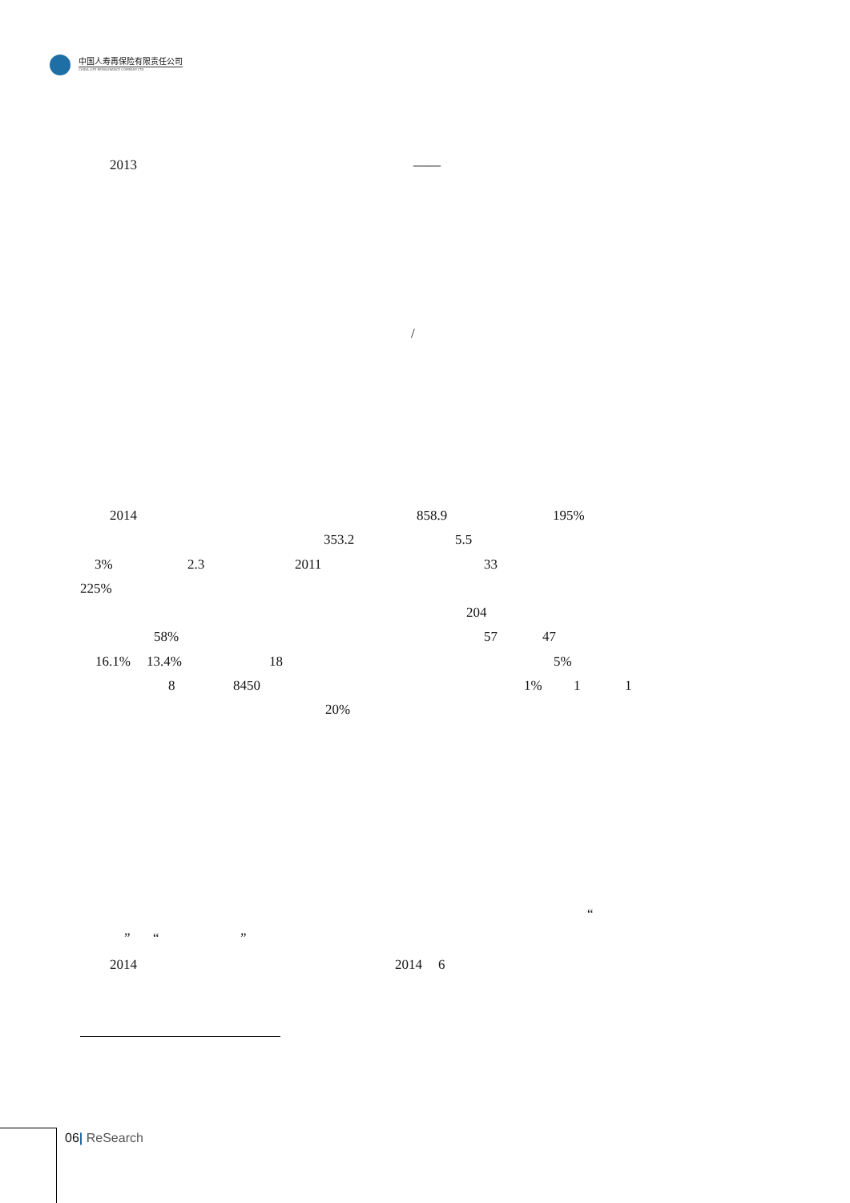中国人寿再保险有限责任公司
CHINA LIFE REINSURANCE COMPANY LTD
2013 ——
/
2014 858.9 195%
353.2 5.5
3% 2.3 2011 33
225%
204
58% 57 47
16.1% 13.4% 18 5%
8 8450 1% 1 1
20%
“
” “ ”
2014 2014 6
06| ReSearch